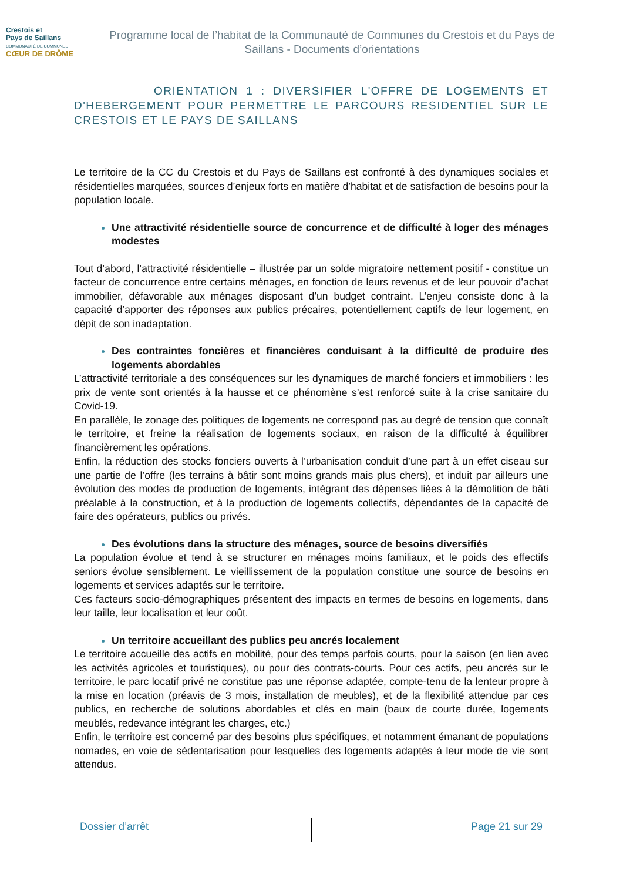Crestois et
Pays de Saillans
COMMUNAUTÉ DE COMMUNES
CŒUR DE DRÔME
Programme local de l’habitat de la Communauté de Communes du Crestois et du Pays de Saillans - Documents d’orientations
ORIENTATION 1 : DIVERSIFIER L'OFFRE DE LOGEMENTS ET D'HEBERGEMENT POUR PERMETTRE LE PARCOURS RESIDENTIEL SUR LE CRESTOIS ET LE PAYS DE SAILLANS
Le territoire de la CC du Crestois et du Pays de Saillans est confronté à des dynamiques sociales et résidentielles marquées, sources d’enjeux forts en matière d’habitat et de satisfaction de besoins pour la population locale.
Une attractivité résidentielle source de concurrence et de difficulté à loger des ménages modestes
Tout d’abord, l’attractivité résidentielle – illustrée par un solde migratoire nettement positif - constitue un facteur de concurrence entre certains ménages, en fonction de leurs revenus et de leur pouvoir d’achat immobilier, défavorable aux ménages disposant d’un budget contraint. L’enjeu consiste donc à la capacité d’apporter des réponses aux publics précaires, potentiellement captifs de leur logement, en dépit de son inadaptation.
Des contraintes foncières et financières conduisant à la difficulté de produire des logements abordables
L’attractivité territoriale a des conséquences sur les dynamiques de marché fonciers et immobiliers : les prix de vente sont orientés à la hausse et ce phénomène s’est renforcé suite à la crise sanitaire du Covid-19.
En parallèle, le zonage des politiques de logements ne correspond pas au degré de tension que connaît le territoire, et freine la réalisation de logements sociaux, en raison de la difficulté à équilibrer financièrement les opérations.
Enfin, la réduction des stocks fonciers ouverts à l’urbanisation conduit d’une part à un effet ciseau sur une partie de l’offre (les terrains à bâtir sont moins grands mais plus chers), et induit par ailleurs une évolution des modes de production de logements, intégrant des dépenses liées à la démolition de bâti préalable à la construction, et à la production de logements collectifs, dépendantes de la capacité de faire des opérateurs, publics ou privés.
Des évolutions dans la structure des ménages, source de besoins diversifiés
La population évolue et tend à se structurer en ménages moins familiaux, et le poids des effectifs seniors évolue sensiblement. Le vieillissement de la population constitue une source de besoins en logements et services adaptés sur le territoire.
Ces facteurs socio-démographiques présentent des impacts en termes de besoins en logements, dans leur taille, leur localisation et leur coût.
Un territoire accueillant des publics peu ancrés localement
Le territoire accueille des actifs en mobilité, pour des temps parfois courts, pour la saison (en lien avec les activités agricoles et touristiques), ou pour des contrats-courts. Pour ces actifs, peu ancrés sur le territoire, le parc locatif privé ne constitue pas une réponse adaptée, compte-tenu de la lenteur propre à la mise en location (préavis de 3 mois, installation de meubles), et de la flexibilité attendue par ces publics, en recherche de solutions abordables et clés en main (baux de courte durée, logements meublés, redevance intégrant les charges, etc.)
Enfin, le territoire est concerné par des besoins plus spécifiques, et notamment émanant de populations nomades, en voie de sédentarisation pour lesquelles des logements adaptés à leur mode de vie sont attendus.
Dossier d’arrêt Page 21 sur 29